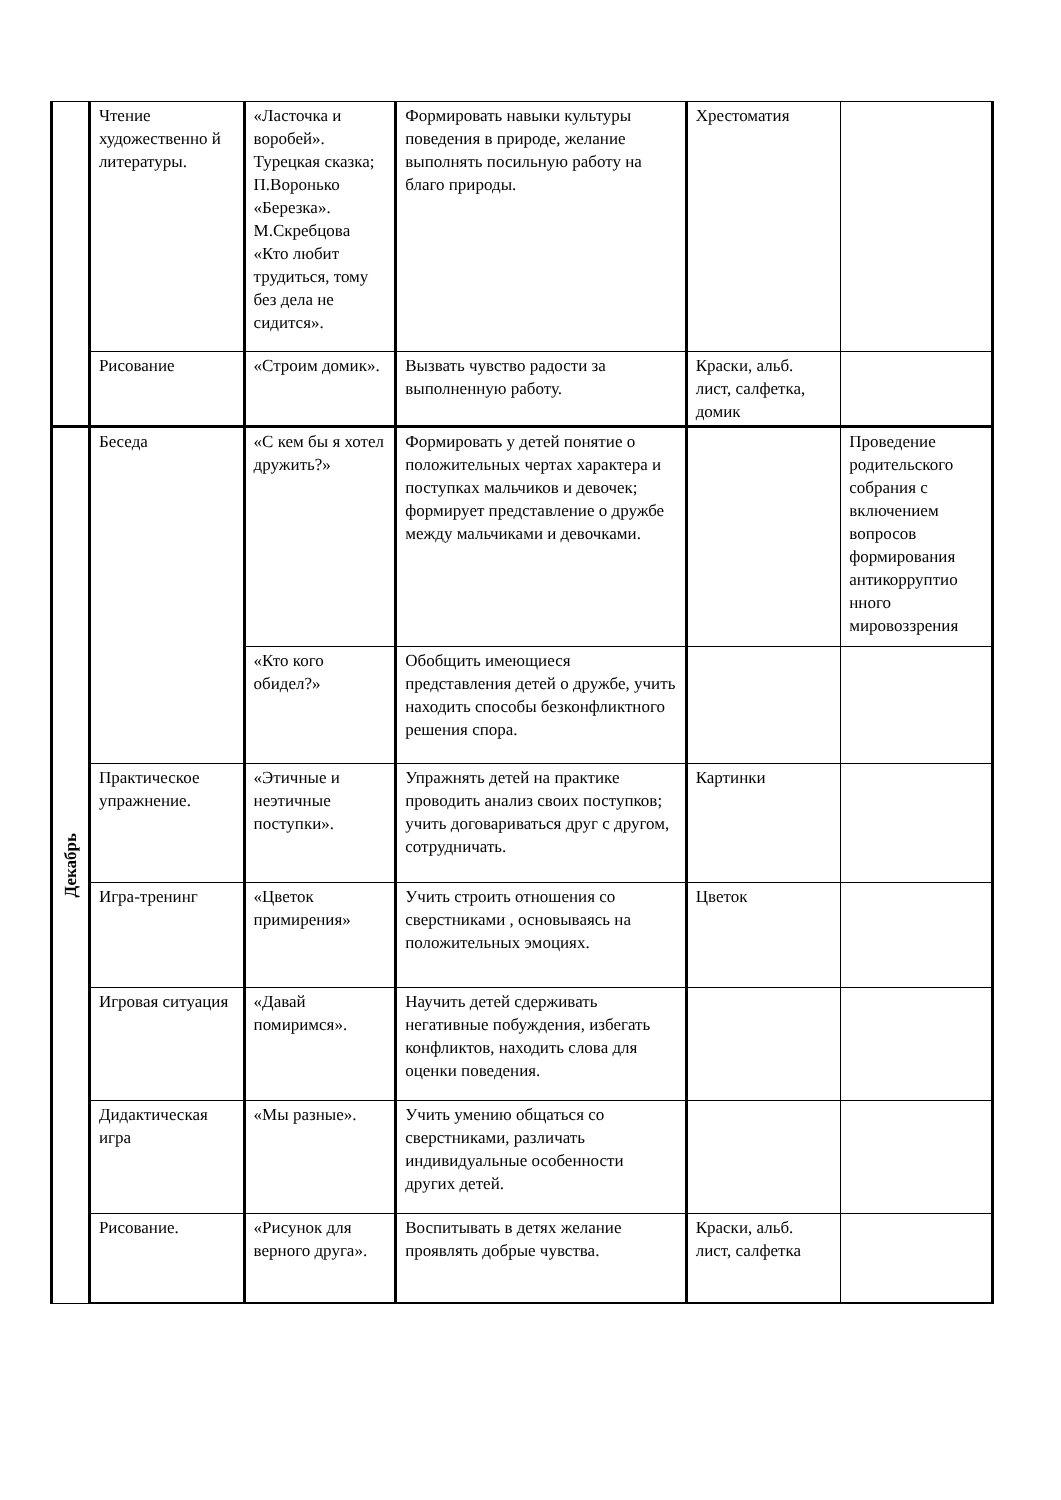| | Чтение художественно й литературы. | «Ласточка и воробей». Турецкая сказка; П.Воронько «Березка». М.Скребцова «Кто любит трудиться, тому без дела не сидится». | Формировать навыки культуры поведения в природе, желание выполнять посильную работу на благо природы. | Хрестоматия | |
| | Рисование | «Строим домик». | Вызвать чувство радости за выполненную работу. | Краски, альб. лист, салфетка, домик | |
| Декабрь | Беседа | «С кем бы я хотел дружить?» | Формировать у детей понятие о положительных чертах характера и поступках мальчиков и девочек; формирует представление о дружбе между мальчиками и девочками. | | Проведение родительского собрания с включением вопросов формирования антикорруптио нного мировоззрения |
| | | «Кто кого обидел?» | Обобщить имеющиеся представления детей о дружбе, учить находить способы безконфликтного решения спора. | | |
| | Практическое упражнение. | «Этичные и неэтичные поступки». | Упражнять детей на практике проводить анализ своих поступков; учить договариваться друг с другом, сотрудничать. | Картинки | |
| | Игра-тренинг | «Цветок примирения» | Учить строить отношения со сверстниками , основываясь на положительных эмоциях. | Цветок | |
| | Игровая ситуация | «Давай помиримся». | Научить детей сдерживать негативные побуждения, избегать конфликтов, находить слова для оценки поведения. | | |
| | Дидактическая игра | «Мы разные». | Учить умению общаться со сверстниками, различать индивидуальные особенности других детей. | | |
| | Рисование. | «Рисунок для верного друга». | Воспитывать в детях желание проявлять добрые чувства. | Краски, альб. лист, салфетка | |